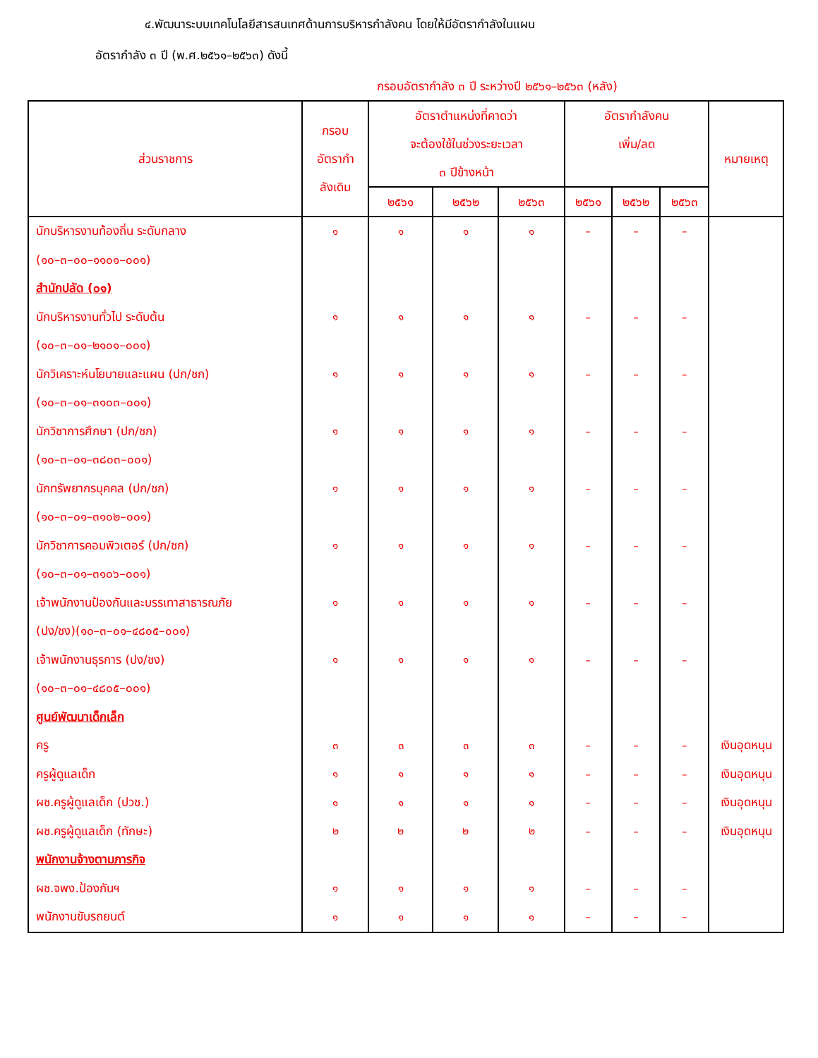๔.พัฒนาระบบเทคโนโลยีสารสนเทศด้านการบริหารกำลังคน โดยให้มีอัตรากำลังในแผน
อัตรากำลัง ๓ ปี (พ.ศ.๒๕๖๑–๒๕๖๓) ดังนี้
กรอบอัตรากำลัง ๓ ปี ระหว่างปี ๒๕๖๑–๒๕๖๓ (หลัง)
| ส่วนราชการ | กรอบ อัตรากำ ลังเดิม | อัตราตำแหน่งที่คาดว่า จะต้องใช้ในช่วงระยะเวลา ๓ ปีข้างหน้า | | | อัตรากำลังคน เพิ่ม/ลด | | | หมายเหตุ |
| --- | --- | --- | --- | --- | --- | --- | --- | --- |
| | | ๒๕๖๑ | ๒๕๖๒ | ๒๕๖๓ | ๒๕๖๑ | ๒๕๖๒ | ๒๕๖๓ | |
| นักบริหารงานท้องถิ่น ระดับกลาง | ๑ | ๑ | ๑ | ๑ | – | – | – | |
| (๑๐–๓–๐๐–๑๑๐๑–๐๐๑) | | | | | | | | |
| สำนักปลัด (๐๑) | | | | | | | | |
| นักบริหารงานทั่วไป ระดับต้น | ๑ | ๑ | ๑ | ๑ | – | – | – | |
| (๑๐–๓–๐๑–๒๑๐๑–๐๐๑) | | | | | | | | |
| นักวิเคราะห์นโยบายและแผน (ปก/ชก) | ๑ | ๑ | ๑ | ๑ | – | – | – | |
| (๑๐–๓–๐๑–๓๑๐๓–๐๐๑) | | | | | | | | |
| นักวิชาการศึกษา (ปก/ชก) | ๑ | ๑ | ๑ | ๑ | – | – | – | |
| (๑๐–๓–๐๑–๓๘๐๓–๐๐๑) | | | | | | | | |
| นักทรัพยากรบุคคล (ปก/ชก) | ๑ | ๑ | ๑ | ๑ | – | – | – | |
| (๑๐–๓–๐๑–๓๑๐๒–๐๐๑) | | | | | | | | |
| นักวิชาการคอมพิวเตอร์ (ปก/ชก) | ๑ | ๑ | ๑ | ๑ | – | – | – | |
| (๑๐–๓–๐๑–๓๑๐๖–๐๐๑) | | | | | | | | |
| เจ้าพนักงานป้องกันและบรรเทาสาธารณภัย | ๑ | ๑ | ๑ | ๑ | – | – | – | |
| (ปง/ชง)(๑๐–๓–๐๑–๔๘๐๕–๐๐๑) | | | | | | | | |
| เจ้าพนักงานธุรการ (ปง/ชง) | ๑ | ๑ | ๑ | ๑ | – | – | – | |
| (๑๐–๓–๐๑–๔๘๐๕–๐๐๑) | | | | | | | | |
| ศูนย์พัฒนาเด็กเล็ก | | | | | | | | |
| ครู | ๓ | ๓ | ๓ | ๓ | – | – | – | เงินอุดหนุน |
| ครูผู้ดูแลเด็ก | ๑ | ๑ | ๑ | ๑ | – | – | – | เงินอุดหนุน |
| ผช.ครูผู้ดูแลเด็ก (ปวช.) | ๑ | ๑ | ๑ | ๑ | – | – | – | เงินอุดหนุน |
| ผช.ครูผู้ดูแลเด็ก (ทักษะ) | ๒ | ๒ | ๒ | ๒ | – | – | – | เงินอุดหนุน |
| พนักงานจ้างตามภารกิจ | | | | | | | | |
| ผช.จพง.ป้องกันฯ | ๑ | ๑ | ๑ | ๑ | – | – | – | |
| พนักงานขับรถยนต์ | ๑ | ๑ | ๑ | ๑ | – | – | – | |